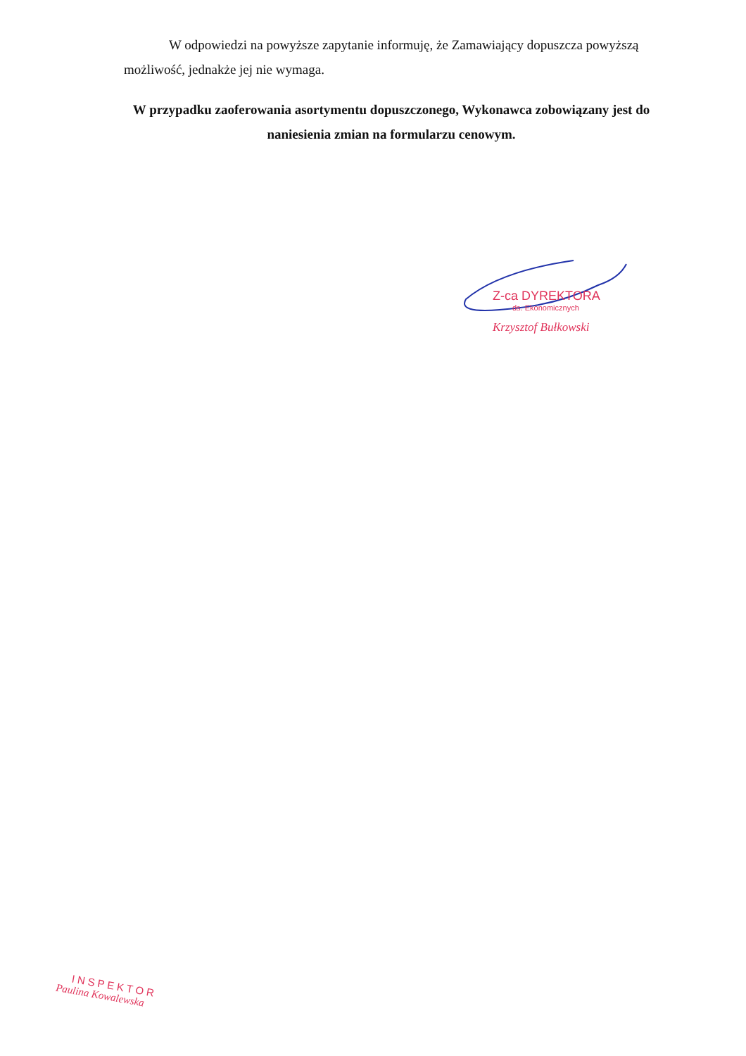W odpowiedzi na powyższe zapytanie informuję, że Zamawiający dopuszcza powyższą możliwość, jednakże jej nie wymaga.
W przypadku zaoferowania asortymentu dopuszczonego, Wykonawca zobowiązany jest do naniesienia zmian na formularzu cenowym.
Z-ca DYREKTORA
ds. Ekonomicznych
Krzysztof Bułkowski
INSPEKTOR
Paulina Kowalewska